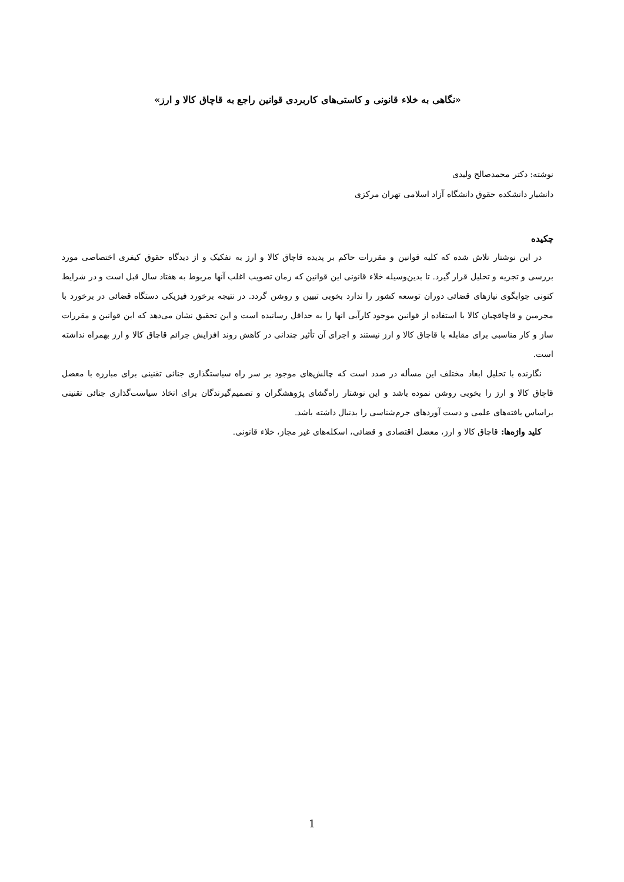«نگاهی به خلاء قانونی و کاستی‌های کاربردی قوانین راجع به قاچاق کالا و ارز»
نوشته: دکتر محمدصالح ولیدی
دانشیار دانشکده حقوق دانشگاه آزاد اسلامی تهران مرکزی
چکیده
در این نوشتار تلاش شده که کلیه قوانین و مقررات حاکم بر پدیده قاچاق کالا و ارز به تفکیک و از دیدگاه حقوق کیفری اختصاصی مورد بررسی و تجزیه و تحلیل قرار گیرد. تا بدین‌وسیله خلاء قانونی این قوانین که زمان تصویب اغلب آنها مربوط به هفتاد سال قبل است و در شرایط کنونی جوابگوی نیازهای قضائی دوران توسعه کشور را ندارد بخوبی تبیین و روشن گردد. در نتیجه برخورد فیزیکی دستگاه قضائی در برخورد با مجرمین و قاچاقچیان کالا با استفاده از قوانین موجود کارآیی انها را به حداقل رسانیده است و این تحقیق نشان می‌دهد که این قوانین و مقررات ساز و کار مناسبی برای مقابله با قاچاق کالا و ارز نیستند و اجرای آن تأثیر چندانی در کاهش روند افزایش جرائم قاچاق کالا و ارز بهمراه نداشته است.
نگارنده با تحلیل ابعاد مختلف این مسأله در صدد است که چالش‌های موجود بر سر راه سیاستگذاری جنائی تقنینی برای مبارزه با معضل قاچاق کالا و ارز را بخوبی روشن نموده باشد و این نوشتار راه‌گشای پژوهشگران و تصمیم‌گیرندگان برای اتخاذ سیاست‌گذاری جنائی تقنینی براساس یافته‌های علمی و دست آوردهای جرم‌شناسی را بدنبال داشته باشد.
کلید واژه‌ها: قاچاق کالا و ارز، معضل اقتصادی و قضائی، اسکله‌های غیر مجاز، خلاء قانونی.
1